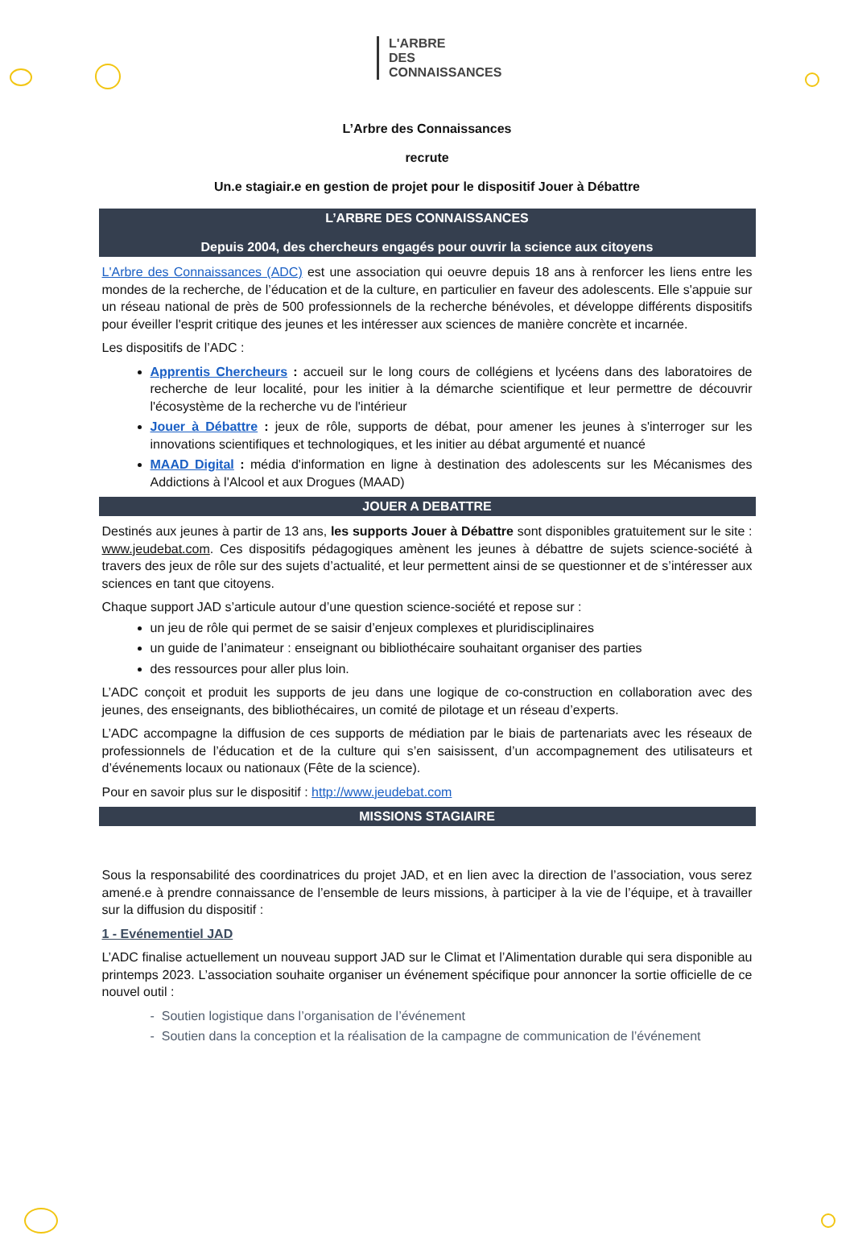L'ARBRE
DES
CONNAISSANCES
L’Arbre des Connaissances
recrute
Un.e stagiair.e en gestion de projet pour le dispositif Jouer à Débattre
L’ARBRE DES CONNAISSANCES
Depuis 2004, des chercheurs engagés pour ouvrir la science aux citoyens
L'Arbre des Connaissances (ADC) est une association qui oeuvre depuis 18 ans à renforcer les liens entre les mondes de la recherche, de l’éducation et de la culture, en particulier en faveur des adolescents. Elle s'appuie sur un réseau national de près de 500 professionnels de la recherche bénévoles, et développe différents dispositifs pour éveiller l'esprit critique des jeunes et les intéresser aux sciences de manière concrète et incarnée.
Les dispositifs de l’ADC :
Apprentis Chercheurs : accueil sur le long cours de collégiens et lycéens dans des laboratoires de recherche de leur localité, pour les initier à la démarche scientifique et leur permettre de découvrir l'écosystème de la recherche vu de l'intérieur
Jouer à Débattre : jeux de rôle, supports de débat, pour amener les jeunes à s'interroger sur les innovations scientifiques et technologiques, et les initier au débat argumenté et nuancé
MAAD Digital : média d'information en ligne à destination des adolescents sur les Mécanismes des Addictions à l'Alcool et aux Drogues (MAAD)
JOUER A DEBATTRE
Destinés aux jeunes à partir de 13 ans, les supports Jouer à Débattre sont disponibles gratuitement sur le site : www.jeudebat.com. Ces dispositifs pédagogiques amènent les jeunes à débattre de sujets science-société à travers des jeux de rôle sur des sujets d’actualité, et leur permettent ainsi de se questionner et de s’intéresser aux sciences en tant que citoyens.
Chaque support JAD s’articule autour d’une question science-société et repose sur :
un jeu de rôle qui permet de se saisir d’enjeux complexes et pluridisciplinaires
un guide de l’animateur : enseignant ou bibliothécaire souhaitant organiser des parties
des ressources pour aller plus loin.
L’ADC conçoit et produit les supports de jeu dans une logique de co-construction en collaboration avec des jeunes, des enseignants, des bibliothécaires, un comité de pilotage et un réseau d’experts.
L’ADC accompagne la diffusion de ces supports de médiation par le biais de partenariats avec les réseaux de professionnels de l’éducation et de la culture qui s’en saisissent, d’un accompagnement des utilisateurs et d’événements locaux ou nationaux (Fête de la science).
Pour en savoir plus sur le dispositif : http://www.jeudebat.com
MISSIONS STAGIAIRE
Sous la responsabilité des coordinatrices du projet JAD, et en lien avec la direction de l’association, vous serez amené.e à prendre connaissance de l’ensemble de leurs missions, à participer à la vie de l’équipe, et à travailler sur la diffusion du dispositif :
1 - Evénementiel JAD
L’ADC finalise actuellement un nouveau support JAD sur le Climat et l’Alimentation durable qui sera disponible au printemps 2023. L’association souhaite organiser un événement spécifique pour annoncer la sortie officielle de ce nouvel outil :
- Soutien logistique dans l’organisation de l’événement
- Soutien dans la conception et la réalisation de la campagne de communication de l’événement